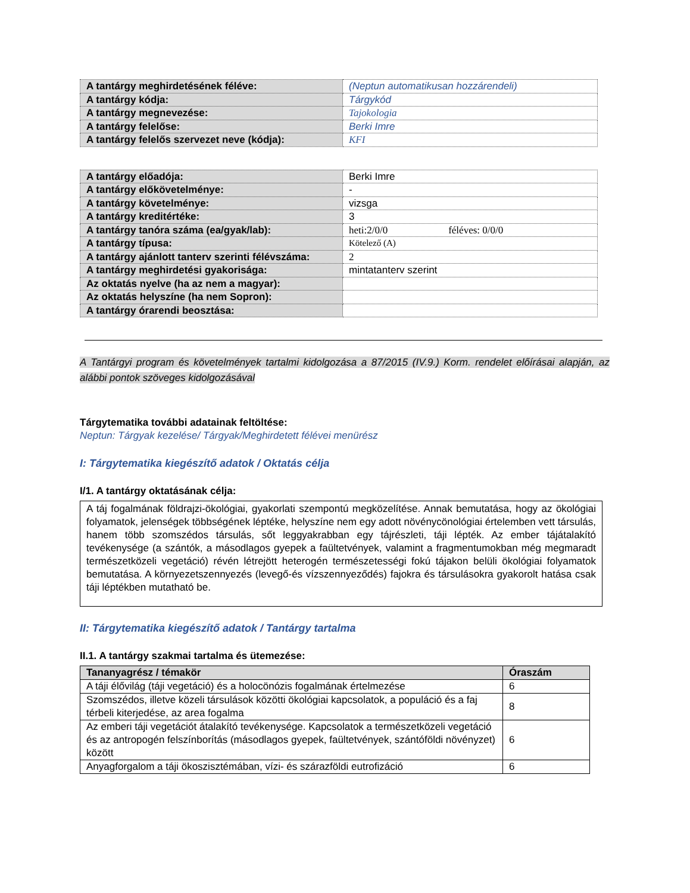| A tantárgy meghirdetésének féléve: | (Neptun automatikusan hozzárendeli) |
| A tantárgy kódja: | Tárgykód |
| A tantárgy megnevezése: | Tajokologia |
| A tantárgy felelőse: | Berki Imre |
| A tantárgy felelős szervezet neve (kódja): | KFI |
| A tantárgy előadója: | Berki Imre |
| A tantárgy előkövetelménye: | - |
| A tantárgy követelménye: | vizsga |
| A tantárgy kreditértéke: | 3 |
| A tantárgy tanóra száma (ea/gyak/lab): | heti:2/0/0 féléves: 0/0/0 |
| A tantárgy típusa: | Kötelező (A) |
| A tantárgy ajánlott tanterv szerinti félévszáma: | 2 |
| A tantárgy meghirdetési gyakorisága: | mintatanterv szerint |
| Az oktatás nyelve (ha az nem a magyar): | |
| Az oktatás helyszíne (ha nem Sopron): | |
| A tantárgy órarendi beosztása: | |
A Tantárgyi program és követelmények tartalmi kidolgozása a 87/2015 (IV.9.) Korm. rendelet előírásai alapján, az alábbi pontok szöveges kidolgozásával
Tárgytematika további adatainak feltöltése:
Neptun: Tárgyak kezelése/ Tárgyak/Meghirdetett félévei menürész
I: Tárgytematika kiegészítő adatok / Oktatás célja
I/1. A tantárgy oktatásának célja:
A táj fogalmának földrajzi-ökológiai, gyakorlati szempontú megközelítése. Annak bemutatása, hogy az ökológiai folyamatok, jelenségek többségének léptéke, helyszíne nem egy adott növénycönológiai értelemben vett társulás, hanem több szomszédos társulás, sőt leggyakrabban egy tájrészleti, táji lépték. Az ember tájátalakító tevékenysége (a szántók, a másodlagos gyepek a faültetvények, valamint a fragmentumokban még megmaradt természetközeli vegetáció) révén létrejött heterogén természetességi fokú tájakon belüli ökológiai folyamatok bemutatása. A környezetszennyezés (levegő-és vízszennyeződés) fajokra és társulásokra gyakorolt hatása csak táji léptékben mutatható be.
II: Tárgytematika kiegészítő adatok / Tantárgy tartalma
II.1. A tantárgy szakmai tartalma és ütemezése:
| Tananyagrész / témakör | Óraszám |
| --- | --- |
| A táji élővilág (táji vegetáció) és a holocönózis fogalmának értelmezése | 6 |
| Szomszédos, illetve közeli társulások közötti ökológiai kapcsolatok, a populáció és a faj térbeli kiterjedése, az area fogalma | 8 |
| Az emberi táji vegetációt átalakító tevékenysége. Kapcsolatok a természetközeli vegetáció és az antropogén felszínborítás (másodlagos gyepek, faültetvények, szántóföldi növényzet) között | 6 |
| Anyagforgalom a táji ökoszisztémában, vízi- és szárazföldi eutrofizáció | 6 |